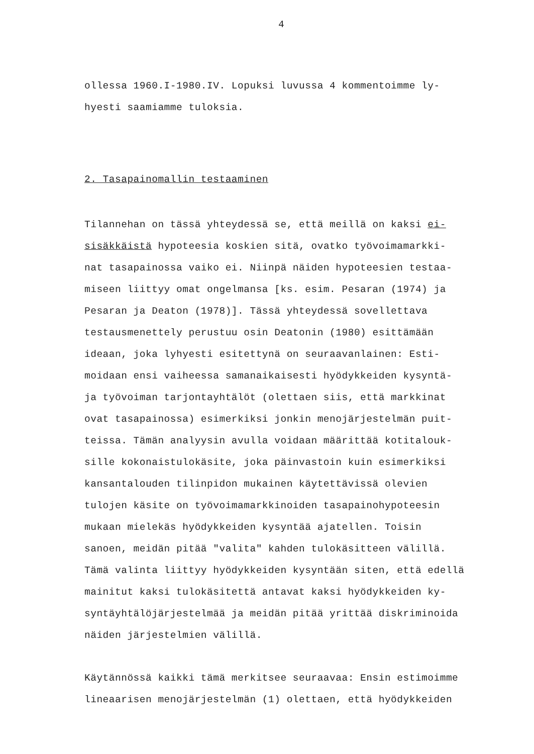4
ollessa 1960.I-1980.IV. Lopuksi luvussa 4 kommentoimme ly-
hyesti saamiamme tuloksia.
2. Tasapainomallin testaaminen
Tilannehan on tässä yhteydessä se, että meillä on kaksi ei-
sisäkkäistä hypoteesia koskien sitä, ovatko työvoimamarkki-
nat tasapainossa vaiko ei. Niinpä näiden hypoteesien testaa-
miseen liittyy omat ongelmansa [ks. esim. Pesaran (1974) ja
Pesaran ja Deaton (1978)]. Tässä yhteydessä sovellettava
testausmenettely perustuu osin Deatonin (1980) esittämään
ideaan, joka lyhyesti esitettynä on seuraavanlainen: Esti-
moidaan ensi vaiheessa samanaikaisesti hyödykkeiden kysyntä-
ja työvoiman tarjontayhtälöt (olettaen siis, että markkinat
ovat tasapainossa) esimerkiksi jonkin menojärjestelmän puit-
teissa. Tämän analyysin avulla voidaan määrittää kotitalouk-
sille kokonaistulokäsite, joka päinvastoin kuin esimerkiksi
kansantalouden tilinpidon mukainen käytettävissä olevien
tulojen käsite on työvoimamarkkinoiden tasapainohypoteesin
mukaan mielekäs hyödykkeiden kysyntää ajatellen. Toisin
sanoen, meidän pitää "valita" kahden tulokäsitteen välillä.
Tämä valinta liittyy hyödykkeiden kysyntään siten, että edellä
mainitut kaksi tulokäsitettä antavat kaksi hyödykkeiden ky-
syntäyhtälöjärjestelmää ja meidän pitää yrittää diskriminoida
näiden järjestelmien välillä.
Käytännössä kaikki tämä merkitsee seuraavaa: Ensin estimoimme
lineaarisen menojärjestelmän (1) olettaen, että hyödykkeiden